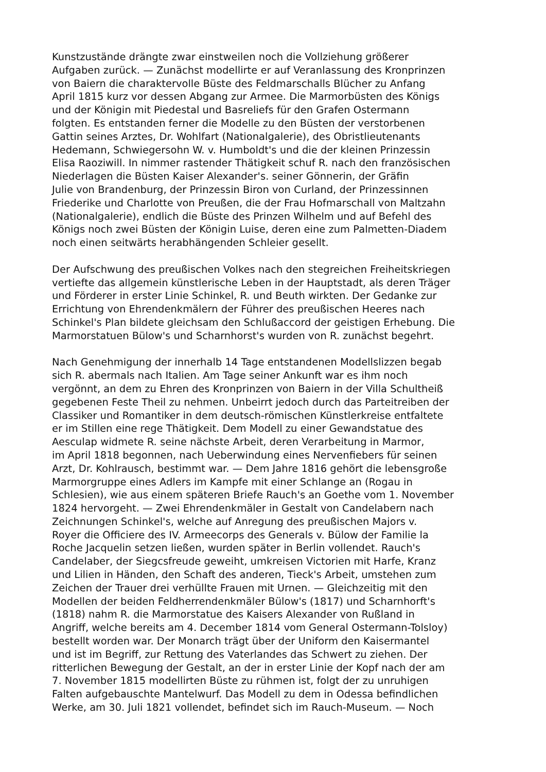Kunstzustände drängte zwar einstweilen noch die Vollziehung größerer
Aufgaben zurück. — Zunächst modellirte er auf Veranlassung des Kronprinzen
von Baiern die charaktervolle Büste des Feldmarschalls Blücher zu Anfang
April 1815 kurz vor dessen Abgang zur Armee. Die Marmorbüsten des Königs
und der Königin mit Piedestal und Basreliefs für den Grafen Ostermann
folgten. Es entstanden ferner die Modelle zu den Büsten der verstorbenen
Gattin seines Arztes, Dr. Wohlfart (Nationalgalerie), des Obristlieutenants
Hedemann, Schwiegersohn W. v. Humboldt's und die der kleinen Prinzessin
Elisa Raoziwill. In nimmer rastender Thätigkeit schuf R. nach den französischen
Niederlagen die Büsten Kaiser Alexander's. seiner Gönnerin, der Gräfin
Julie von Brandenburg, der Prinzessin Biron von Curland, der Prinzessinnen
Friederike und Charlotte von Preußen, die der Frau Hofmarschall von Maltzahn
(Nationalgalerie), endlich die Büste des Prinzen Wilhelm und auf Befehl des
Königs noch zwei Büsten der Königin Luise, deren eine zum Palmetten-Diadem
noch einen seitwärts herabhängenden Schleier gesellt.
Der Aufschwung des preußischen Volkes nach den stegreichen Freiheitskriegen
vertiefte das allgemein künstlerische Leben in der Hauptstadt, als deren Träger
und Förderer in erster Linie Schinkel, R. und Beuth wirkten. Der Gedanke zur
Errichtung von Ehrendenkmälern der Führer des preußischen Heeres nach
Schinkel's Plan bildete gleichsam den Schlußaccord der geistigen Erhebung. Die
Marmorstatuen Bülow's und Scharnhorst's wurden von R. zunächst begehrt.
Nach Genehmigung der innerhalb 14 Tage entstandenen Modellslizzen begab
sich R. abermals nach Italien. Am Tage seiner Ankunft war es ihm noch
vergönnt, an dem zu Ehren des Kronprinzen von Baiern in der Villa Schultheiß
gegebenen Feste Theil zu nehmen. Unbeirrt jedoch durch das Parteitreiben der
Classiker und Romantiker in dem deutsch-römischen Künstlerkreise entfaltete
er im Stillen eine rege Thätigkeit. Dem Modell zu einer Gewandstatue des
Aesculap widmete R. seine nächste Arbeit, deren Verarbeitung in Marmor,
im April 1818 begonnen, nach Ueberwindung eines Nervenfiebers für seinen
Arzt, Dr. Kohlrausch, bestimmt war. — Dem Jahre 1816 gehört die lebensgroße
Marmorgruppe eines Adlers im Kampfe mit einer Schlange an (Rogau in
Schlesien), wie aus einem späteren Briefe Rauch's an Goethe vom 1. November
1824 hervorgeht. — Zwei Ehrendenkmäler in Gestalt von Candelabern nach
Zeichnungen Schinkel's, welche auf Anregung des preußischen Majors v.
Royer die Officiere des IV. Armeecorps des Generals v. Bülow der Familie la
Roche Jacquelin setzen ließen, wurden später in Berlin vollendet. Rauch's
Candelaber, der Siegcsfreude geweiht, umkreisen Victorien mit Harfe, Kranz
und Lilien in Händen, den Schaft des anderen, Tieck's Arbeit, umstehen zum
Zeichen der Trauer drei verhüllte Frauen mit Urnen. — Gleichzeitig mit den
Modellen der beiden Feldherrendenkmäler Bülow's (1817) und Scharnhorft's
(1818) nahm R. die Marmorstatue des Kaisers Alexander von Rußland in
Angriff, welche bereits am 4. December 1814 vom General Ostermann-Tolsloy)
bestellt worden war. Der Monarch trägt über der Uniform den Kaisermantel
und ist im Begriff, zur Rettung des Vaterlandes das Schwert zu ziehen. Der
ritterlichen Bewegung der Gestalt, an der in erster Linie der Kopf nach der am
7. November 1815 modellirten Büste zu rühmen ist, folgt der zu unruhigen
Falten aufgebauschte Mantelwurf. Das Modell zu dem in Odessa befindlichen
Werke, am 30. Juli 1821 vollendet, befindet sich im Rauch-Museum. — Noch